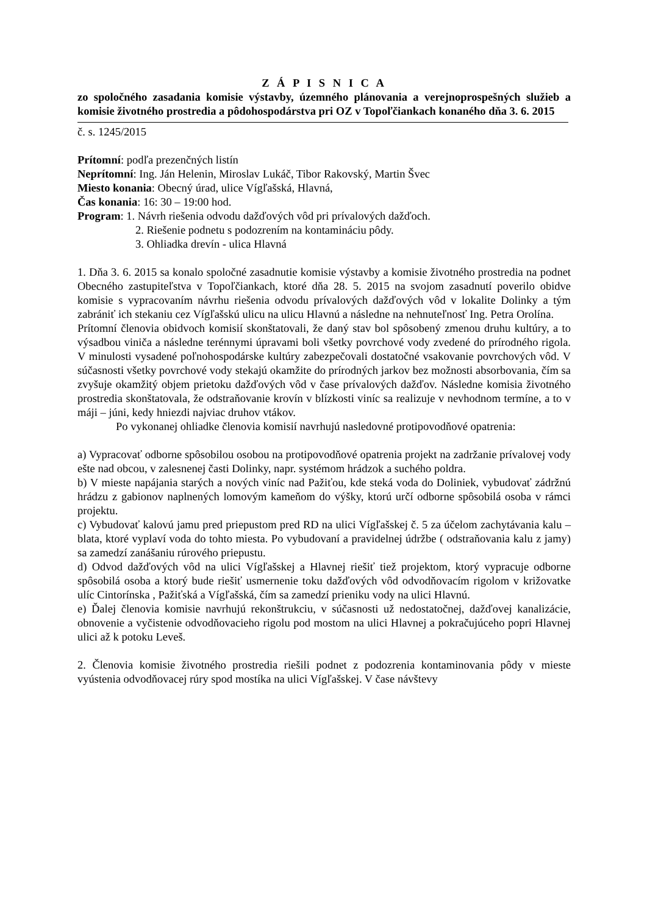Z Á P I S N I C A
zo spoločného zasadania komisie výstavby, územného plánovania a verejnoprospešných služieb a komisie životného prostredia a pôdohospodárstva pri OZ v Topoľčiankach konaného dňa 3. 6. 2015
č. s. 1245/2015
Prítomní: podľa prezenčných listín
Neprítomní: Ing. Ján Helenin, Miroslav Lukáč, Tibor Rakovský, Martin Švec
Miesto konania: Obecný úrad, ulice Vígľašská, Hlavná,
Čas konania: 16: 30 – 19:00 hod.
Program: 1. Návrh riešenia odvodu dažďových vôd pri prívalových dažďoch.
2. Riešenie podnetu s podozrením na kontamináciu pôdy.
3. Ohliadka drevín - ulica Hlavná
1. Dňa 3. 6. 2015 sa konalo spoločné zasadnutie komisie výstavby a komisie životného prostredia na podnet Obecného zastupiteľstva v Topoľčiankach, ktoré dňa 28. 5. 2015 na svojom zasadnutí poverilo obidve komisie s vypracovaním návrhu riešenia odvodu prívalových dažďových vôd v lokalite Dolinky a tým zabrániť ich stekaniu cez Vígľašskú ulicu na ulicu Hlavnú a následne na nehnuteľnosť Ing. Petra Orolína.
Prítomní členovia obidvoch komisií skonštatovali, že daný stav bol spôsobený zmenou druhu kultúry, a to výsadbou viniča a následne terénnymi úpravami boli všetky povrchové vody zvedené do prírodného rigola. V minulosti vysadené poľnohospodárske kultúry zabezpečovali dostatočné vsakovanie povrchových vôd. V súčasnosti všetky povrchové vody stekajú okamžite do prírodných jarkov bez možnosti absorbovania, čím sa zvyšuje okamžitý objem prietoku dažďových vôd v čase prívalových dažďov. Následne komisia životného prostredia skonštatovala, že odstraňovanie krovín v blízkosti viníc sa realizuje v nevhodnom termíne, a to v máji – júni, kedy hniezdi najviac druhov vtákov.
Po vykonanej ohliadke členovia komisií navrhujú nasledovné protipovodňové opatrenia:
a) Vypracovať odborne spôsobilou osobou na protipovodňové opatrenia projekt na zadržanie prívalovej vody ešte nad obcou, v zalesnenej časti Dolinky, napr. systémom hrádzok a suchého poldra.
b) V mieste napájania starých a nových viníc nad Pažiťou, kde steká voda do Doliniek, vybudovať zádržnú hrádzu z gabionov naplnených lomovým kameňom do výšky, ktorú určí odborne spôsobilá osoba v rámci projektu.
c) Vybudovať kalovú jamu pred priepustom pred RD na ulici Vígľašskej č. 5 za účelom zachytávania kalu – blata, ktoré vyplaví voda do tohto miesta. Po vybudovaní a pravidelnej údržbe ( odstraňovania kalu z jamy) sa zamedzí zanášaniu rúrového priepustu.
d) Odvod dažďových vôd na ulici Vígľašskej a Hlavnej riešiť tiež projektom, ktorý vypracuje odborne spôsobilá osoba a ktorý bude riešiť usmernenie toku dažďových vôd odvodňovacím rigolom v križovatke ulíc Cintorínska , Pažiťská a Vígľašská, čím sa zamedzí prieniku vody na ulici Hlavnú.
e) Ďalej členovia komisie navrhujú rekonštrukciu, v súčasnosti už nedostatočnej, dažďovej kanalizácie, obnovenie a vyčistenie odvodňovacieho rigolu pod mostom na ulici Hlavnej a pokračujúceho popri Hlavnej ulici až k potoku Leveš.
2. Členovia komisie životného prostredia riešili podnet z podozrenia kontaminovania pôdy v mieste vyústenia odvodňovacej rúry spod mostíka na ulici Vígľašskej. V čase návštevy